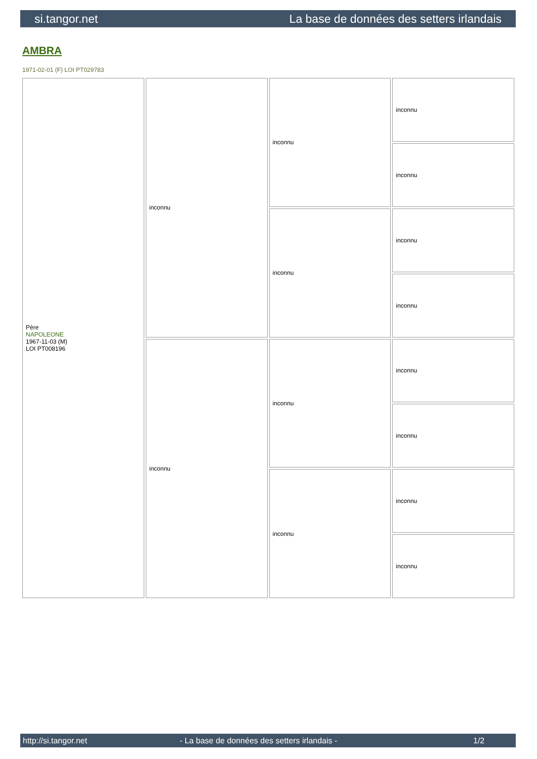si.tangor.net La base de données des setters irlandais
AMBRA
1971-02-01 (F) LOI PT029783
| Père NAPOLEONE 1967-11-03 (M) LOI PT008196 | inconnu | inconnu | inconnu |
| | | | inconnu |
| | | inconnu | inconnu |
| | | | inconnu |
| | inconnu | inconnu | inconnu |
| | | | inconnu |
| | | inconnu | inconnu |
| | | | inconnu |
http://si.tangor.net - La base de données des setters irlandais - 1/2